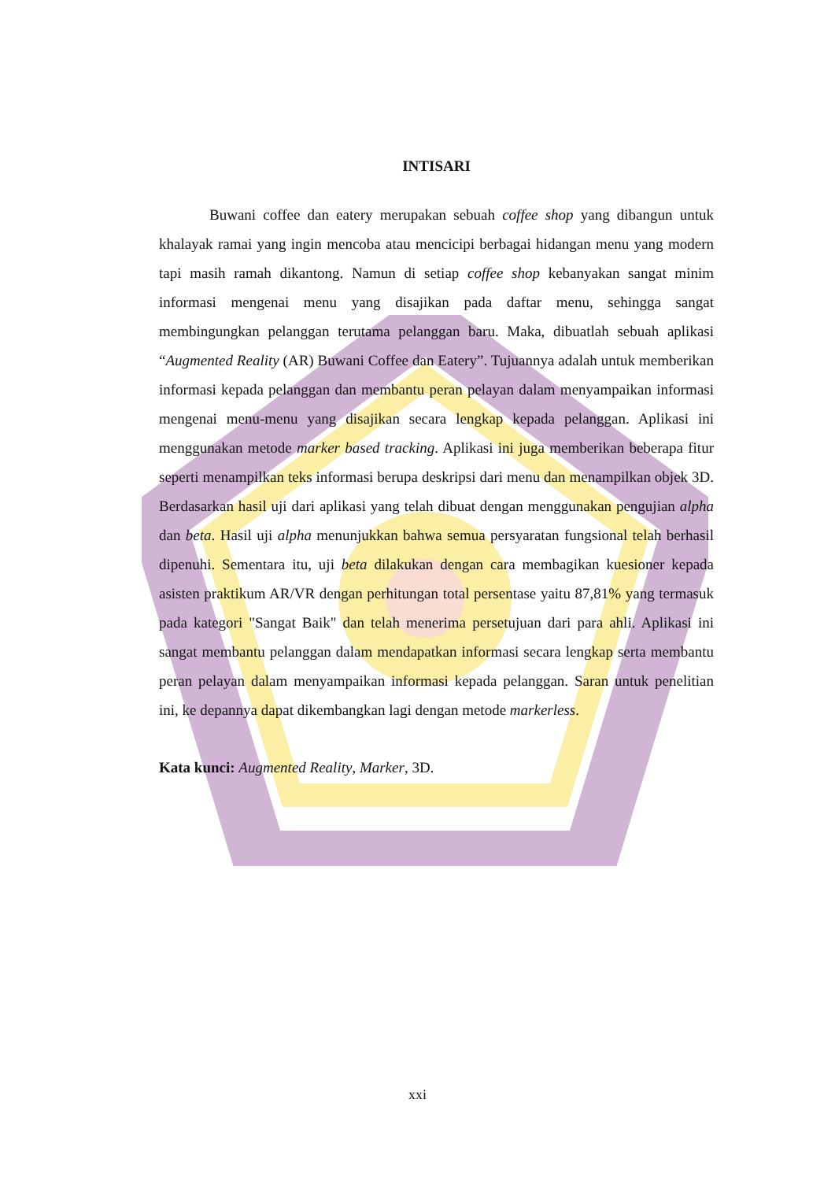INTISARI
Buwani coffee dan eatery merupakan sebuah coffee shop yang dibangun untuk khalayak ramai yang ingin mencoba atau mencicipi berbagai hidangan menu yang modern tapi masih ramah dikantong. Namun di setiap coffee shop kebanyakan sangat minim informasi mengenai menu yang disajikan pada daftar menu, sehingga sangat membingungkan pelanggan terutama pelanggan baru. Maka, dibuatlah sebuah aplikasi “Augmented Reality (AR) Buwani Coffee dan Eatery”. Tujuannya adalah untuk memberikan informasi kepada pelanggan dan membantu peran pelayan dalam menyampaikan informasi mengenai menu-menu yang disajikan secara lengkap kepada pelanggan. Aplikasi ini menggunakan metode marker based tracking. Aplikasi ini juga memberikan beberapa fitur seperti menampilkan teks informasi berupa deskripsi dari menu dan menampilkan objek 3D. Berdasarkan hasil uji dari aplikasi yang telah dibuat dengan menggunakan pengujian alpha dan beta. Hasil uji alpha menunjukkan bahwa semua persyaratan fungsional telah berhasil dipenuhi. Sementara itu, uji beta dilakukan dengan cara membagikan kuesioner kepada asisten praktikum AR/VR dengan perhitungan total persentase yaitu 87,81% yang termasuk pada kategori "Sangat Baik" dan telah menerima persetujuan dari para ahli. Aplikasi ini sangat membantu pelanggan dalam mendapatkan informasi secara lengkap serta membantu peran pelayan dalam menyampaikan informasi kepada pelanggan. Saran untuk penelitian ini, ke depannya dapat dikembangkan lagi dengan metode markerless.
Kata kunci: Augmented Reality, Marker, 3D.
xxi